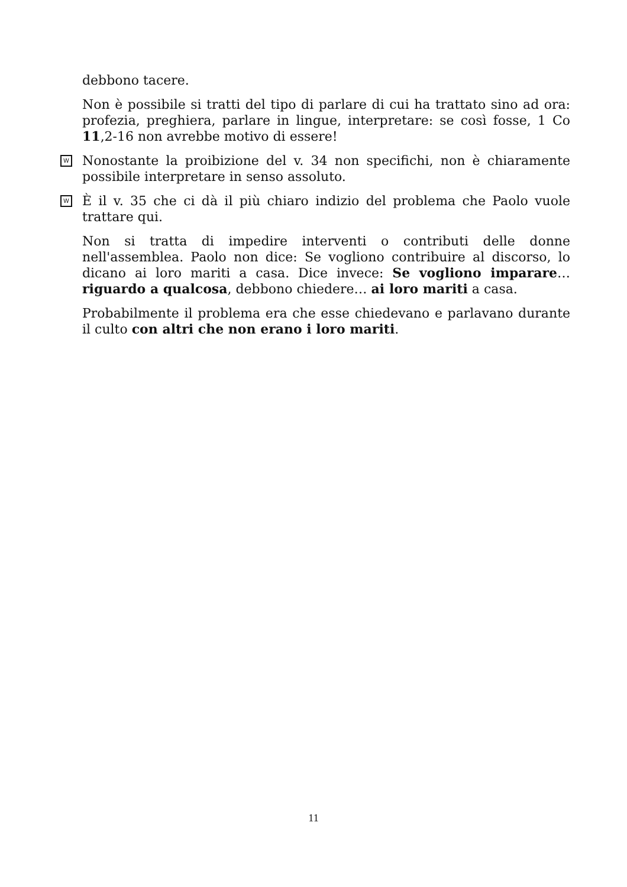debbono tacere.
Non è possibile si tratti del tipo di parlare di cui ha trattato sino ad ora: profezia, preghiera, parlare in lingue, interpretare: se così fosse, 1 Co 11,2-16 non avrebbe motivo di essere!
W Nonostante la proibizione del v. 34 non specifichi, non è chiaramente possibile interpretare in senso assoluto.
W È il v. 35 che ci dà il più chiaro indizio del problema che Paolo vuole trattare qui.
Non si tratta di impedire interventi o contributi delle donne nell'assemblea. Paolo non dice: Se vogliono contribuire al discorso, lo dicano ai loro mariti a casa. Dice invece: Se vogliono imparare… riguardo a qualcosa, debbono chiedere… ai loro mariti a casa.
Probabilmente il problema era che esse chiedevano e parlavano durante il culto con altri che non erano i loro mariti.
11